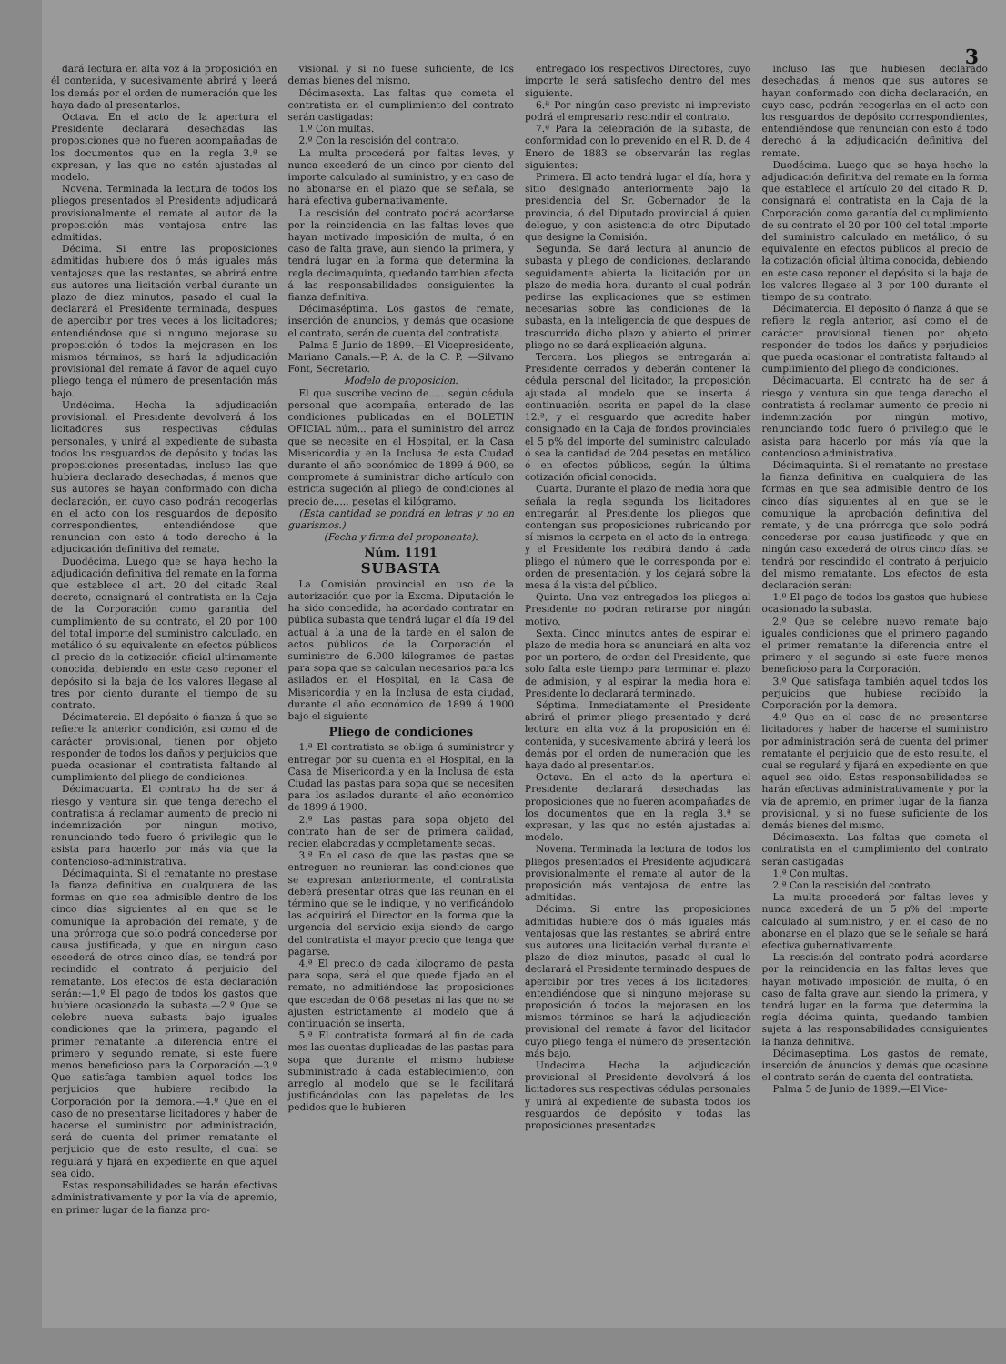3
dará lectura en alta voz á la proposición en él contenida, y sucesivamente abrirá y leerá los demás por el orden de numeración que les haya dado al presentarlos.
Octava. En el acto de la apertura el Presidente declarará desechadas las proposiciones que no fueren acompañadas de los documentos que en la regla 3.ª se expresan, y las que no estén ajustadas al modelo.
Novena. Terminada la lectura de todos los pliegos presentados el Presidente adjudicará provisionalmente el remate al autor de la proposición más ventajosa entre las admitidas.
Décima. Si entre las proposiciones admitidas hubiere dos ó más iguales más ventajosas que las restantes, se abrirá entre sus autores una licitación verbal durante un plazo de diez minutos, pasado el cual la declarará el Presidente terminada, despues de apercibir por tres veces á los licitadores; entendiéndose que si ninguno mejorase su proposición ó todos la mejorasen en los mismos términos, se hará la adjudicación provisional del remate á favor de aquel cuyo pliego tenga el número de presentación más bajo.
Undécima. Hecha la adjudicación provisional, el Presidente devolverá á los licitadores sus respectivas cédulas personales, y unirá al expediente de subasta todos los resguardos de depósito y todas las proposiciones presentadas, incluso las que hubiera declarado desechadas, á menos que sus autores se hayan conformado con dicha declaración, en cuyo caso podrán recogerlas en el acto con los resguardos de depósito correspondientes, entendiéndose que renuncian con esto á todo derecho á la adjucicación definitiva del remate.
Duodécima. Luego que se haya hecho la adjudicación definitiva del remate en la forma que establece el art. 20 del citado Real decreto, consignará el contratista en la Caja de la Corporación como garantia del cumplimiento de su contrato, el 20 por 100 del total importe del suministro calculado, en metálico ó su equivalente en efectos públicos al precio de la cotización oficial ultimamente conocida, debiendo en este caso reponer el depósito si la baja de los valores llegase al tres por ciento durante el tiempo de su contrato.
Décimatercia. El depósito ó fianza á que se refiere la anterior condición, asi como el de carácter provisional, tienen por objeto responder de todos los daños y perjuicios que pueda ocasionar el contratista faltando al cumplimiento del pliego de condiciones.
Décimacuarta. El contrato ha de ser á riesgo y ventura sin que tenga derecho el contratista á reclamar aumento de precio ni indemnización por ningun motivo, renunciando todo fuero ó privilegio que le asista para hacerlo por más vía que la contencioso-administrativa.
Décimaquinta. Si el rematante no prestase la fianza definitiva en cualquiera de las formas en que sea admisible dentro de los cinco días siguientes al en que se le comunique la aprobación del remate, y de una prórroga que solo podrá concederse por causa justificada, y que en ningun caso escederá de otros cinco días, se tendrá por recindido el contrato á perjuicio del rematante. Los efectos de esta declaración serán:—1.º El pago de todos los gastos que hubiere ocasionado la subasta.—2.º Que se celebre nueva subasta bajo iguales condiciones que la primera, pagando el primer rematante la diferencia entre el primero y segundo remate, si este fuere menos beneficioso para la Corporación.—3.º Que satisfaga tambien aquel todos los perjuicios que hubiere recibido la Corporación por la demora.—4.º Que en el caso de no presentarse licitadores y haber de hacerse el suministro por administración, será de cuenta del primer rematante el perjuicio que de esto resulte, el cual se regulará y fijará en expediente en que aquel sea oido.
Estas responsabilidades se harán efectivas administrativamente y por la vía de apremio, en primer lugar de la fianza pro-
visional, y si no fuese suficiente, de los demas bienes del mismo.
Décimasexta. Las faltas que cometa el contratista en el cumplimiento del contrato serán castigadas:
1.º Con multas.
2.º Con la rescisión del contrato.
La multa procederá por faltas leves, y nunca excederá de un cinco por ciento del importe calculado al suministro, y en caso de no abonarse en el plazo que se señala, se hará efectiva gubernativamente.
La rescisión del contrato podrá acordarse por la reincidencia en las faltas leves que hayan motivado imposición de multa, ó en caso de falta grave, aun siendo la primera, y tendrá lugar en la forma que determina la regla decimaquinta, quedando tambien afecta á las responsabilidades consiguientes la fianza definitiva.
Décimaséptima. Los gastos de remate, inserción de anuncios, y demás que ocasione el contrato, serán de cuenta del contratista.
Palma 5 Junio de 1899.—El Vicepresidente, Mariano Canals.—P. A. de la C. P. —Silvano Font, Secretario.
Modelo de proposicion.
El que suscribe vecino de..... según cédula personal que acompaña, enterado de las condiciones publicadas en el BOLETIN OFICIAL núm... para el suministro del arroz que se necesite en el Hospital, en la Casa Misericordia y en la Inclusa de esta Ciudad durante el año económico de 1899 á 900, se compromete á suministrar dicho artículo con estricta sugeción al pliego de condiciones al precio de..... pesetas el kilógramo.
(Esta cantidad se pondrá en letras y no en guarismos.)
(Fecha y firma del proponente).
Núm. 1191
SUBASTA
La Comisión provincial en uso de la autorización que por la Excma. Diputación le ha sido concedida, ha acordado contratar en pública subasta que tendrá lugar el día 19 del actual á la una de la tarde en el salon de actos públicos de la Corporación el suministro de 6.000 kilogramos de pastas para sopa que se calculan necesarios para los asilados en el Hospital, en la Casa de Misericordia y en la Inclusa de esta ciudad, durante el año económico de 1899 á 1900 bajo el siguiente
Pliego de condiciones
1.ª El contratista se obliga á suministrar y entregar por su cuenta en el Hospital, en la Casa de Misericordia y en la Inclusa de esta Ciudad las pastas para sopa que se necesiten para los asilados durante el año económico de 1899 á 1900.
2.ª Las pastas para sopa objeto del contrato han de ser de primera calidad, recien elaboradas y completamente secas.
3.ª En el caso de que las pastas que se entreguen no reunieran las condiciones que se expresan anteriormente, el contratista deberá presentar otras que las reunan en el término que se le indique, y no verificándolo las adquirirá el Director en la forma que la urgencia del servicio exija siendo de cargo del contratista el mayor precio que tenga que pagarse.
4.ª El precio de cada kilogramo de pasta para sopa, será el que quede fijado en el remate, no admitiéndose las proposiciones que escedan de 0'68 pesetas ni las que no se ajusten estrictamente al modelo que á continuación se inserta.
5.ª El contratista formará al fin de cada mes las cuentas duplicadas de las pastas para sopa que durante el mismo hubiese subministrado á cada establecimiento, con arreglo al modelo que se le facilitará justificándolas con las papeletas de los pedidos que le hubieren
entregado los respectivos Directores, cuyo importe le será satisfecho dentro del mes siguiente.
6.ª Por ningún caso previsto ni imprevisto podrá el empresario rescindir el contrato.
7.ª Para la celebración de la subasta, de conformidad con lo prevenido en el R. D. de 4 Enero de 1883 se observarán las reglas siguientes:
Primera. El acto tendrá lugar el día, hora y sitio designado anteriormente bajo la presidencia del Sr. Gobernador de la provincia, ó del Diputado provincial á quien delegue, y con asistencia de otro Diputado que designe la Comisión.
Segunda. Se dará lectura al anuncio de subasta y pliego de condiciones, declarando seguidamente abierta la licitación por un plazo de media hora, durante el cual podrán pedirse las explicaciones que se estimen necesarias sobre las condiciones de la subasta, en la inteligencia de que despues de trascurrido dicho plazo y abierto el primer pliego no se dará explicación alguna.
Tercera. Los pliegos se entregarán al Presidente cerrados y deberán contener la cédula personal del licitador, la proposición ajustada al modelo que se inserta á continuación, escrita en papel de la clase 12.ª, y el resguardo que acredite haber consignado en la Caja de fondos provinciales el 5 p% del importe del suministro calculado ó sea la cantidad de 204 pesetas en metálico ó en efectos públicos, según la última cotización oficial conocida.
Cuarta. Durante el plazo de media hora que señala la regla segunda los licitadores entregarán al Presidente los pliegos que contengan sus proposiciones rubricando por sí mismos la carpeta en el acto de la entrega; y el Presidente los recibirá dando á cada pliego el número que le corresponda por el orden de presentación, y los dejará sobre la mesa á la vista del público.
Quinta. Una vez entregados los pliegos al Presidente no podran retirarse por ningún motivo.
Sexta. Cinco minutos antes de espirar el plazo de media hora se anunciará en alta voz por un portero, de orden del Presidente, que solo falta este tiempo para terminar el plazo de admisión, y al espirar la media hora el Presidente lo declarará terminado.
Séptima. Inmediatamente el Presidente abrirá el primer pliego presentado y dará lectura en alta voz á la proposición en él contenida, y sucesivamente abrirá y leerá los demás por el orden de numeración que les haya dado al presentarlos.
Octava. En el acto de la apertura el Presidente declarará desechadas las proposiciones que no fueren acompañadas de los documentos que en la regla 3.ª se expresan, y las que no estén ajustadas al modelo.
Novena. Terminada la lectura de todos los pliegos presentados el Presidente adjudicará provisionalmente el remate al autor de la proposición más ventajosa de entre las admitidas.
Décima. Si entre las proposiciones admitidas hubiere dos ó más iguales más ventajosas que las restantes, se abrirá entre sus autores una licitación verbal durante el plazo de diez minutos, pasado el cual lo declarará el Presidente terminado despues de apercibir por tres veces á los licitadores; entendiéndose que si ninguno mejorase su proposición ó todos la mejorasen en los mismos términos se hará la adjudicación provisional del remate á favor del licitador cuyo pliego tenga el número de presentación más bajo.
Undecima. Hecha la adjudicación provisional el Presidente devolverá á los licitadores sus respectivas cédulas personales y unirá al expediente de subasta todos los resguardos de depósito y todas las proposiciones presentadas
incluso las que hubiesen declarado desechadas, á menos que sus autores se hayan conformado con dicha declaración, en cuyo caso, podrán recogerlas en el acto con los resguardos de depósito correspondientes, entendiéndose que renuncian con esto á todo derecho á la adjudicación definitiva del remate.
Duodécima. Luego que se haya hecho la adjudicación definitiva del remate en la forma que establece el artículo 20 del citado R. D. consignará el contratista en la Caja de la Corporación como garantía del cumplimiento de su contrato el 20 por 100 del total importe del suministro calculado en metálico, ó su equivalente en efectos públicos al precio de la cotización oficial última conocida, debiendo en este caso reponer el depósito si la baja de los valores llegase al 3 por 100 durante el tiempo de su contrato.
Décimatercia. El depósito ó fianza á que se refiere la regla anterior, así como el de carácter provisional tienen por objeto responder de todos los daños y perjudicios que pueda ocasionar el contratista faltando al cumplimiento del pliego de condiciones.
Décimacuarta. El contrato ha de ser á riesgo y ventura sin que tenga derecho el contratista á reclamar aumento de precio ni indemnización por ningún motivo, renunciando todo fuero ó privilegio que le asista para hacerlo por más vía que la contencioso administrativa.
Décimaquinta. Si el rematante no prestase la fianza definitiva en cualquiera de las formas en que sea admisible dentro de los cinco días siguientes al en que se le comunique la aprobación definitiva del remate, y de una prórroga que solo podrá concederse por causa justificada y que en ningún caso excederá de otros cinco días, se tendrá por rescindido el contrato á perjuicio del mismo rematante. Los efectos de esta declaración serán:
1.º El pago de todos los gastos que hubiese ocasionado la subasta.
2.º Que se celebre nuevo remate bajo iguales condiciones que el primero pagando el primer rematante la diferencia entre el primero y el segundo si este fuere menos beneficioso para la Corporación.
3.º Que satisfaga también aquel todos los perjuicios que hubiese recibido la Corporación por la demora.
4.º Que en el caso de no presentarse licitadores y haber de hacerse el suministro por administración será de cuenta del primer rematante el perjuicio que de esto resulte, el cual se regulará y fijará en expediente en que aquel sea oido. Estas responsabilidades se harán efectivas administrativamente y por la vía de apremio, en primer lugar de la fianza provisional, y si no fuese suficiente de los demás bienes del mismo.
Décimasexta. Las faltas que cometa el contratista en el cumplimiento del contrato serán castigadas
1.ª Con multas.
2.ª Con la rescisión del contrato.
La multa procederá por faltas leves y nunca excederá de un 5 p% del importe calculado al suministro, y en el caso de no abonarse en el plazo que se le señale se hará efectiva gubernativamente.
La rescisión del contrato podrá acordarse por la reincidencia en las faltas leves que hayan motivado imposición de multa, ó en caso de falta grave aun siendo la primera, y tendrá lugar en la forma que determina la regla décima quinta, quedando tambien sujeta á las responsabilidades consiguientes la fianza definitiva.
Décimaseptima. Los gastos de remate, inserción de ánuncios y demás que ocasione el contrato serán de cuenta del contratista.
Palma 5 de Junio de 1899.—El Vice-